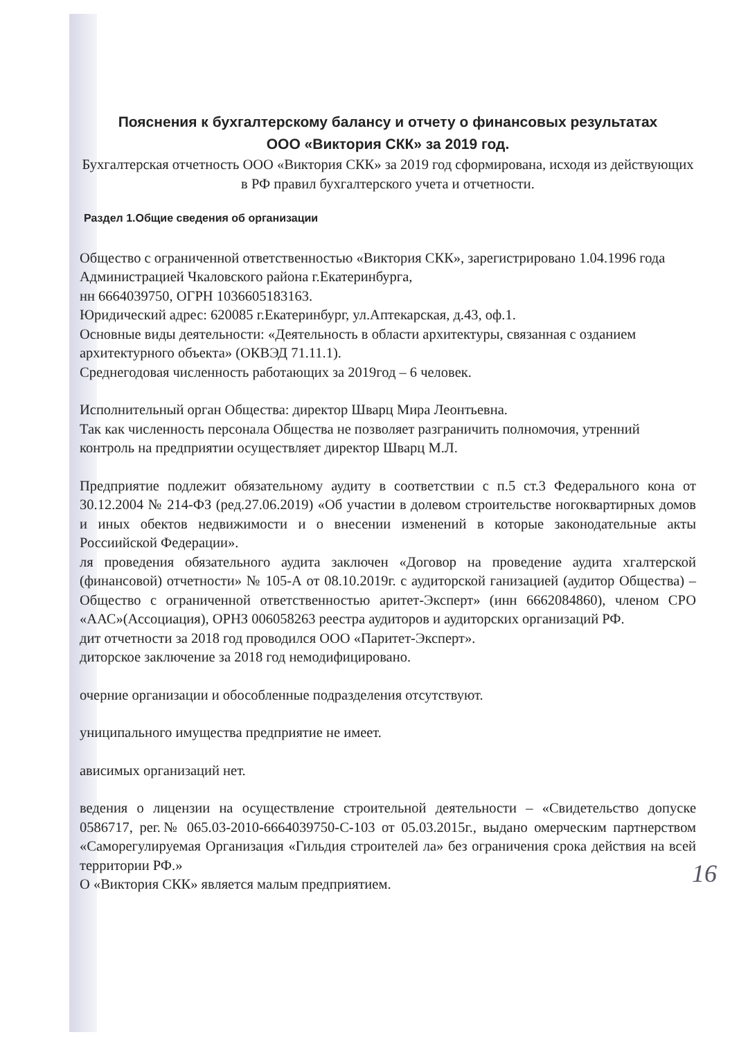Пояснения к бухгалтерскому балансу и отчету о финансовых результатах
ООО «Виктория СКК» за 2019 год.
Бухгалтерская отчетность ООО «Виктория СКК» за 2019 год сформирована, исходя из действующих в РФ правил бухгалтерского учета и отчетности.
Раздел 1.Общие сведения об организации
Общество с ограниченной ответственностью «Виктория СКК», зарегистрировано 1.04.1996 года Администрацией Чкаловского района г.Екатеринбурга,
нн 6664039750, ОГРН 1036605183163.
Юридический адрес: 620085 г.Екатеринбург, ул.Аптекарская, д.43, оф.1.
Основные виды деятельности: «Деятельность в области архитектуры, связанная с озданием архитектурного объекта» (ОКВЭД 71.11.1).
Среднегодовая численность работающих за 2019год – 6 человек.
Исполнительный орган Общества: директор Шварц Мира Леонтьевна.
Так как численность персонала Общества не позволяет разграничить полномочия, утренний контроль на предприятии осуществляет директор Шварц М.Л.
Предприятие подлежит обязательному аудиту в соответствии с п.5 ст.3 Федерального кона от 30.12.2004 № 214-ФЗ (ред.27.06.2019) «Об участии в долевом строительстве ногоквартирных домов и иных обектов недвижимости и о внесении изменений в которые законодательные акты Россиийской Федерации».
ля проведения обязательного аудита заключен «Договор на проведение аудита хгалтерской (финансовой) отчетности» № 105-А от 08.10.2019г. с аудиторской ганизацией (аудитор Общества) – Общество с ограниченной ответственностью аритет-Эксперт» (инн 6662084860), членом СРО «ААС»(Ассоциация), ОРНЗ 006058263 реестра аудиторов и аудиторских организаций РФ.
дит отчетности за 2018 год проводился ООО «Паритет-Эксперт».
диторское заключение за 2018 год немодифицировано.
очерние организации и обособленные подразделения отсутствуют.
униципального имущества предприятие не имеет.
ависимых организаций нет.
ведения о лицензии на осуществление строительной деятельности – «Свидетельство допуске 0586717, рег.№ 065.03-2010-6664039750-С-103 от 05.03.2015г., выдано омерческим партнерством «Саморегулируемая Организация «Гильдия строителей ла» без ограничения срока действия на всей территории РФ.»
О «Виктория СКК» является малым предприятием.
16